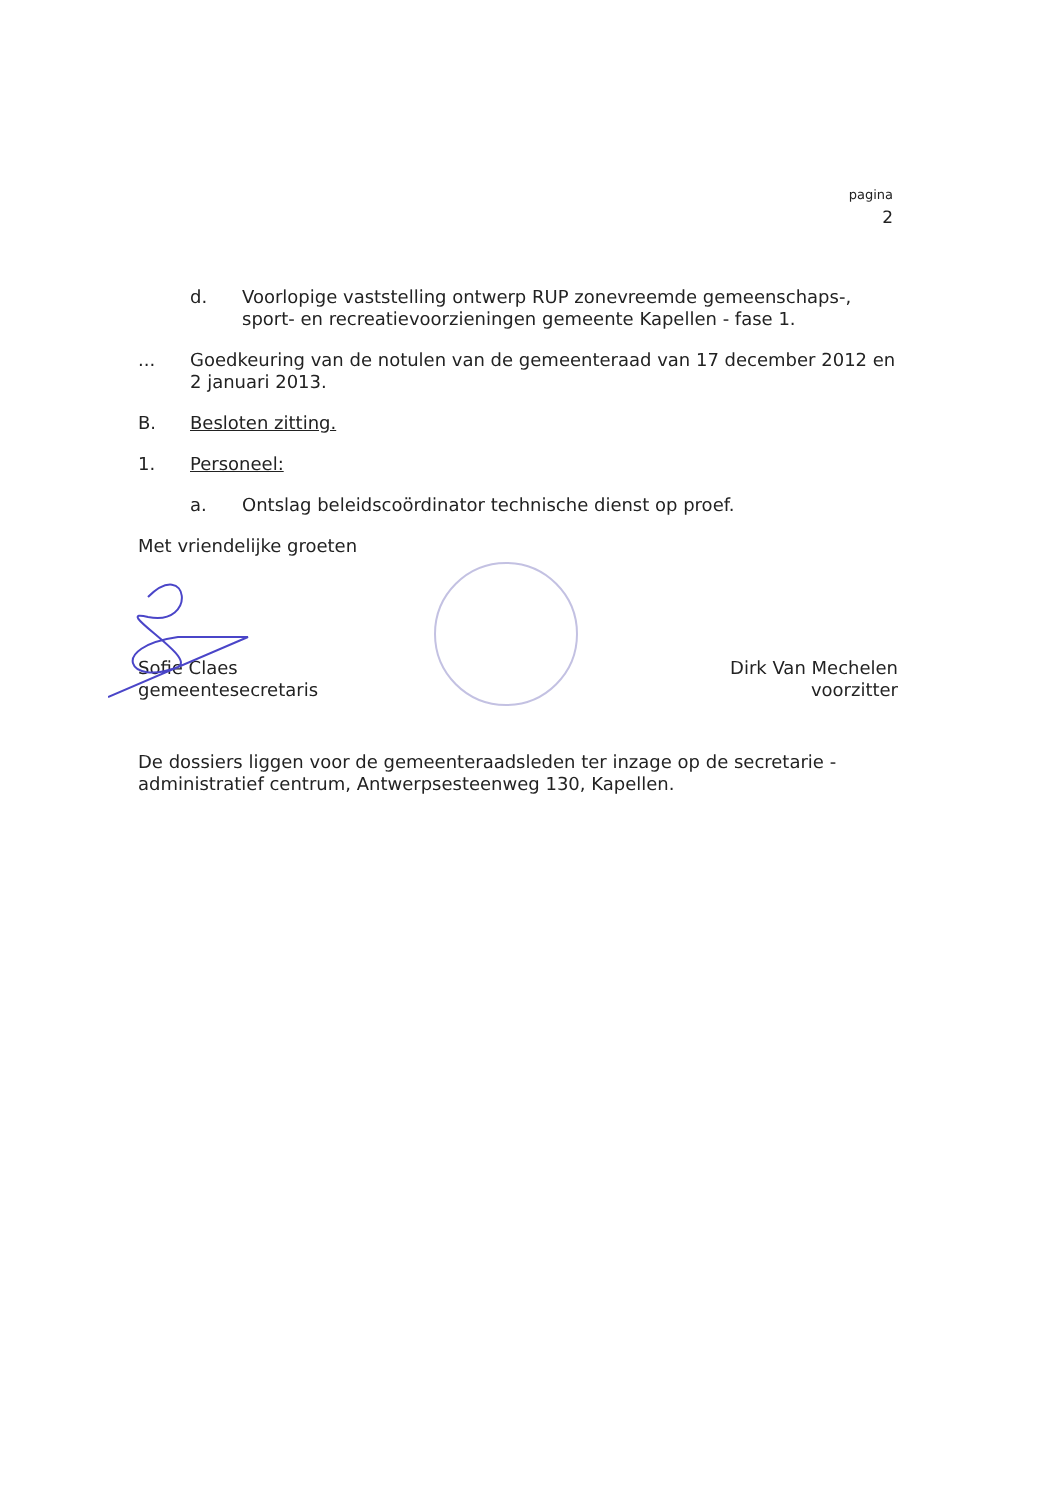pagina
2
d. Voorlopige vaststelling ontwerp RUP zonevreemde gemeenschaps-, sport- en recreatievoorzieningen gemeente Kapellen - fase 1.
... Goedkeuring van de notulen van de gemeenteraad van 17 december 2012 en 2 januari 2013.
B. Besloten zitting.
1. Personeel:
a. Ontslag beleidscoördinator technische dienst op proef.
Met vriendelijke groeten
Sofie Claes
gemeentesecretaris
Dirk Van Mechelen
voorzitter
De dossiers liggen voor de gemeenteraadsleden ter inzage op de secretarie - administratief centrum, Antwerpsesteenweg 130, Kapellen.